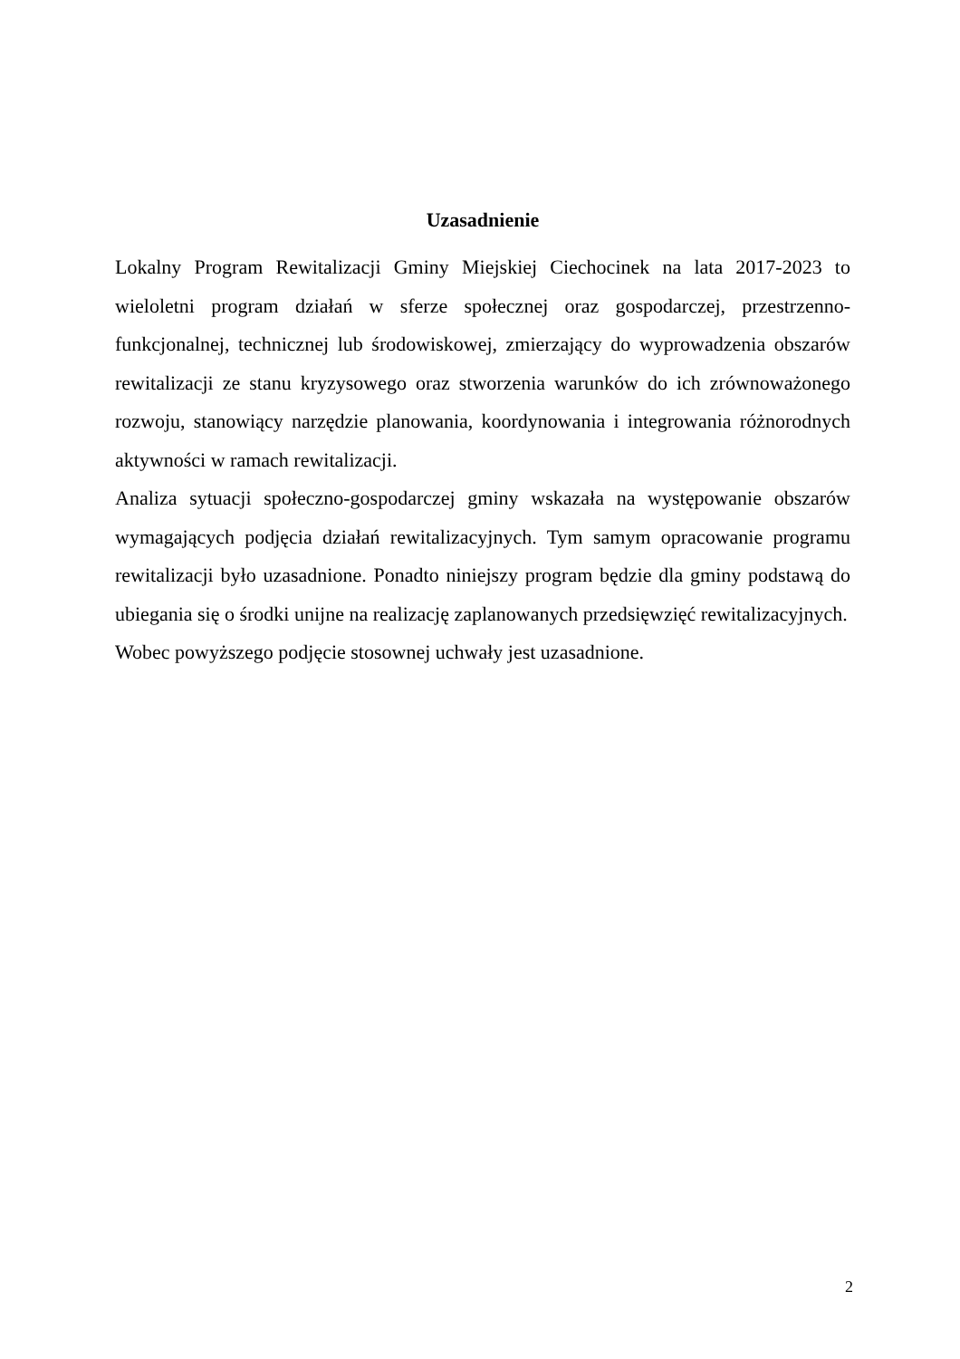Uzasadnienie
Lokalny Program Rewitalizacji Gminy Miejskiej Ciechocinek na lata 2017-2023 to wieloletni program działań w sferze społecznej oraz gospodarczej, przestrzenno-funkcjonalnej, technicznej lub środowiskowej, zmierzający do wyprowadzenia obszarów rewitalizacji ze stanu kryzysowego oraz stworzenia warunków do ich zrównoważonego rozwoju, stanowiący narzędzie planowania, koordynowania i integrowania różnorodnych aktywności w ramach rewitalizacji.
Analiza sytuacji społeczno-gospodarczej gminy wskazała na występowanie obszarów wymagających podjęcia działań rewitalizacyjnych. Tym samym opracowanie programu rewitalizacji było uzasadnione. Ponadto niniejszy program będzie dla gminy podstawą do ubiegania się o środki unijne na realizację zaplanowanych przedsięwzięć rewitalizacyjnych.
Wobec powyższego podjęcie stosownej uchwały jest uzasadnione.
2